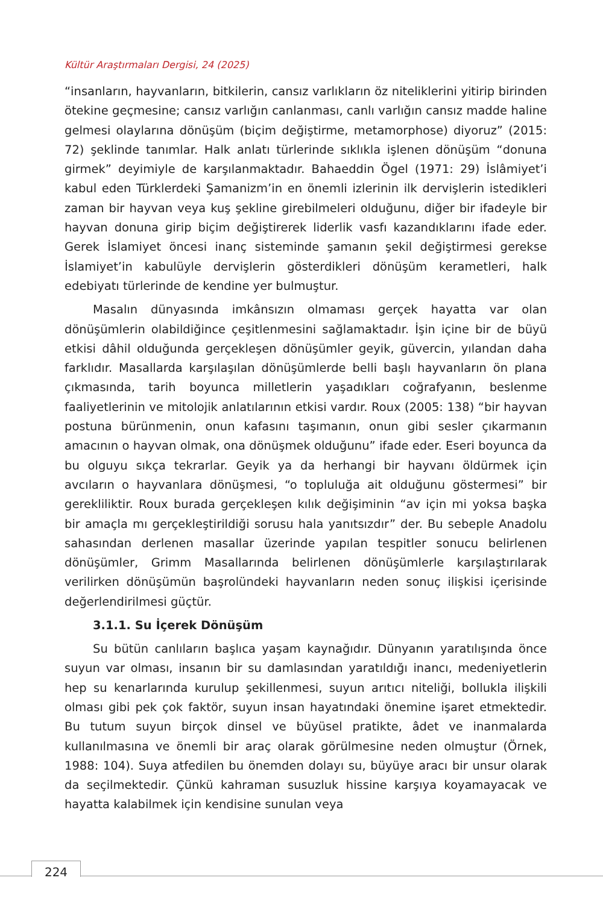Kültür Araştırmaları Dergisi, 24 (2025)
“insanların, hayvanların, bitkilerin, cansız varlıkların öz niteliklerini yitirip birinden ötekine geçmesine; cansız varlığın canlanması, canlı varlığın cansız madde haline gelmesi olaylarına dönüşüm (biçim değiştirme, metamorphose) diyoruz” (2015: 72) şeklinde tanımlar. Halk anlatı türlerinde sıklıkla işlenen dönüşüm “donuna girmek” deyimiyle de karşılanmaktadır. Bahaeddin Ögel (1971: 29) İslâmiyet’i kabul eden Türklerdeki Şamanizm’in en önemli izlerinin ilk dervişlerin istedikleri zaman bir hayvan veya kuş şekline girebilmeleri olduğunu, diğer bir ifadeyle bir hayvan donuna girip biçim değiştirerek liderlik vasfı kazandıklarını ifade eder. Gerek İslamiyet öncesi inanç sisteminde şamanın şekil değiştirmesi gerekse İslamiyet’in kabulüyle dervişlerin gösterdikleri dönüşüm kerametleri, halk edebiyatı türlerinde de kendine yer bulmuştur.
Masalın dünyasında imkânsızın olmaması gerçek hayatta var olan dönüşümlerin olabildiğince çeşitlenmesini sağlamaktadır. İşin içine bir de büyü etkisi dâhil olduğunda gerçekleşen dönüşümler geyik, güvercin, yılandan daha farklıdır. Masallarda karşılaşılan dönüşümlerde belli başlı hayvanların ön plana çıkmasında, tarih boyunca milletlerin yaşadıkları coğrafyanın, beslenme faaliyetlerinin ve mitolojik anlatılarının etkisi vardır. Roux (2005: 138) “bir hayvan postuna bürünmenin, onun kafasını taşımanın, onun gibi sesler çıkarmanın amacının o hayvan olmak, ona dönüşmek olduğunu” ifade eder. Eseri boyunca da bu olguyu sıkça tekrarlar. Geyik ya da herhangi bir hayvanı öldürmek için avcıların o hayvanlara dönüşmesi, “o topluluğa ait olduğunu göstermesi” bir gerekliliktir. Roux burada gerçekleşen kılık değişiminin “av için mi yoksa başka bir amaçla mı gerçekleştirildiği sorusu hala yanıtsızdır” der. Bu sebeple Anadolu sahasından derlenen masallar üzerinde yapılan tespitler sonucu belirlenen dönüşümler, Grimm Masallarında belirlenen dönüşümlerle karşılaştırılarak verilirken dönüşümün başrolündeki hayvanların neden sonuç ilişkisi içerisinde değerlendirilmesi güçtür.
3.1.1. Su İçerek Dönüşüm
Su bütün canlıların başlıca yaşam kaynağıdır. Dünyanın yaratılışında önce suyun var olması, insanın bir su damlasından yaratıldığı inancı, medeniyetlerin hep su kenarlarında kurulup şekillenmesi, suyun arıtıcı niteliği, bollukla ilişkili olması gibi pek çok faktör, suyun insan hayatındaki önemine işaret etmektedir. Bu tutum suyun birçok dinsel ve büyüsel pratikte, âdet ve inanmalarda kullanılmasına ve önemli bir araç olarak görülmesine neden olmuştur (Örnek, 1988: 104). Suya atfedilen bu önemden dolayı su, büyüye aracı bir unsur olarak da seçilmektedir. Çünkü kahraman susuzluk hissine karşıya koyamayacak ve hayatta kalabilmek için kendisine sunulan veya
224